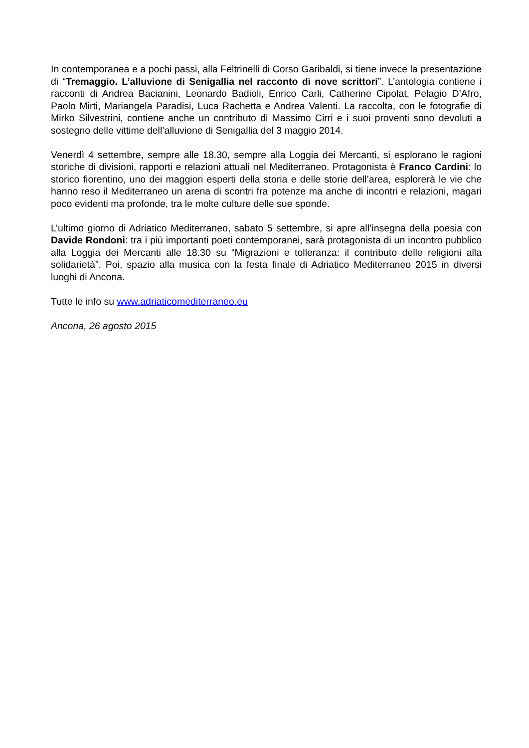In contemporanea e a pochi passi, alla Feltrinelli di Corso Garibaldi, si tiene invece la presentazione di “Tremaggio. L’alluvione di Senigallia nel racconto di nove scrittori”. L’antologia contiene i racconti di Andrea Bacianini, Leonardo Badioli, Enrico Carli, Catherine Cipolat, Pelagio D’Afro, Paolo Mirti, Mariangela Paradisi, Luca Rachetta e Andrea Valenti. La raccolta, con le fotografie di Mirko Silvestrini, contiene anche un contributo di Massimo Cirri e i suoi proventi sono devoluti a sostegno delle vittime dell’alluvione di Senigallia del 3 maggio 2014.
Venerdì 4 settembre, sempre alle 18.30, sempre alla Loggia dei Mercanti, si esplorano le ragioni storiche di divisioni, rapporti e relazioni attuali nel Mediterraneo. Protagonista è Franco Cardini: lo storico fiorentino, uno dei maggiori esperti della storia e delle storie dell’area, esplorerà le vie che hanno reso il Mediterraneo un arena di scontri fra potenze ma anche di incontri e relazioni, magari poco evidenti ma profonde, tra le molte culture delle sue sponde.
L’ultimo giorno di Adriatico Mediterraneo, sabato 5 settembre, si apre all’insegna della poesia con Davide Rondoni: tra i più importanti poeti contemporanei, sarà protagonista di un incontro pubblico alla Loggia dei Mercanti alle 18.30 su “Migrazioni e tolleranza: il contributo delle religioni alla solidarietà”. Poi, spazio alla musica con la festa finale di Adriatico Mediterraneo 2015 in diversi luoghi di Ancona.
Tutte le info su www.adriaticomediterraneo.eu
Ancona, 26 agosto 2015